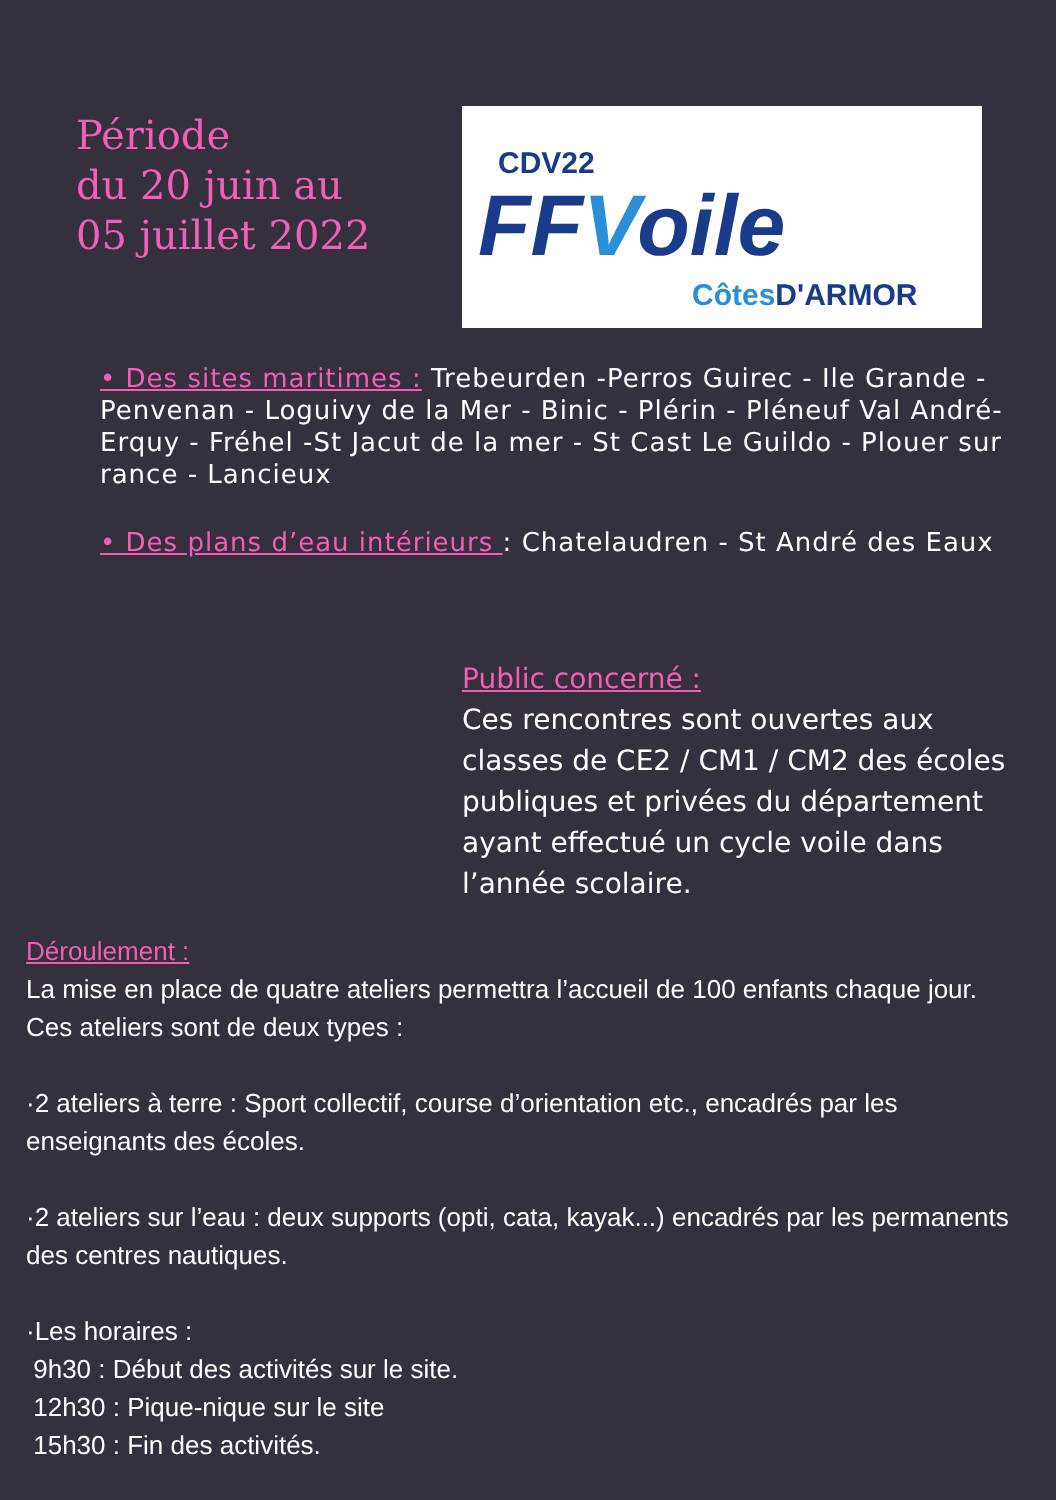Période
du 20 juin au
05 juillet 2022
CDV22
FFVoile
Côtes D'ARMOR
• Des sites maritimes : Trebeurden -Perros Guirec - Ile Grande - Penvenan - Loguivy de la Mer - Binic - Plérin - Pléneuf Val André-Erquy - Fréhel -St Jacut de la mer - St Cast Le Guildo - Plouer sur rance - Lancieux
• Des plans d’eau intérieurs : Chatelaudren - St André des Eaux
Public concerné :
Ces rencontres sont ouvertes aux classes de CE2 / CM1 / CM2 des écoles publiques et privées du département ayant effectué un cycle voile dans l’année scolaire.
Déroulement :
La mise en place de quatre ateliers permettra l’accueil de 100 enfants chaque jour. Ces ateliers sont de deux types :
·2 ateliers à terre : Sport collectif, course d’orientation etc., encadrés par les enseignants des écoles.
·2 ateliers sur l’eau : deux supports (opti, cata, kayak...) encadrés par les permanents des centres nautiques.
·Les horaires :
9h30 : Début des activités sur le site.
12h30 : Pique-nique sur le site
15h30 : Fin des activités.